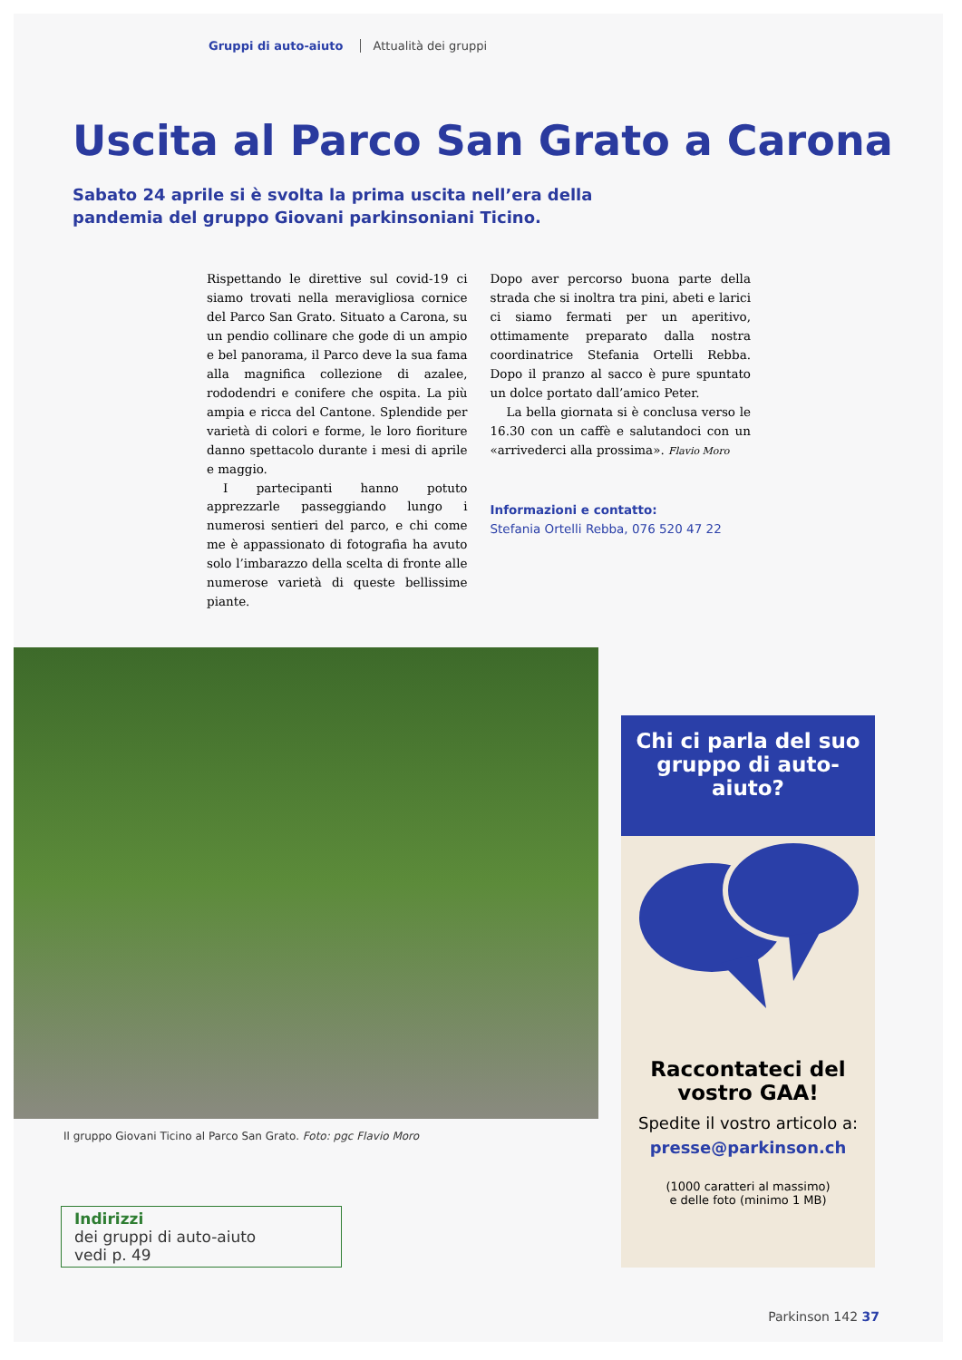Gruppi di auto-aiuto Attualità dei gruppi
Uscita al Parco San Grato a Carona
Sabato 24 aprile si è svolta la prima uscita nell’era della pandemia del gruppo Giovani parkinsoniani Ticino.
Rispettando le direttive sul covid-19 ci siamo trovati nella meravigliosa cornice del Parco San Grato. Situato a Carona, su un pendio collinare che gode di un ampio e bel panorama, il Parco deve la sua fama alla magnifica collezione di azalee, rododendri e conifere che ospita. La più ampia e ricca del Cantone. Splendide per varietà di colori e forme, le loro fioriture danno spettacolo durante i mesi di aprile e maggio.
I partecipanti hanno potuto apprezzarle passeggiando lungo i numerosi sentieri del parco, e chi come me è appassionato di fotografia ha avuto solo l’imbarazzo della scelta di fronte alle numerose varietà di queste bellissime piante.
Dopo aver percorso buona parte della strada che si inoltra tra pini, abeti e larici ci siamo fermati per un aperitivo, ottimamente preparato dalla nostra coordinatrice Stefania Ortelli Rebba. Dopo il pranzo al sacco è pure spuntato un dolce portato dall’amico Peter.
La bella giornata si è conclusa verso le 16.30 con un caffè e salutandoci con un «arrivederci alla prossima». Flavio Moro
Informazioni e contatto:
Stefania Ortelli Rebba, 076 520 47 22
Il gruppo Giovani Ticino al Parco San Grato. Foto: pgc Flavio Moro
Indirizzi
dei gruppi di auto-aiuto
vedi p. 49
Chi ci parla del suo gruppo di auto-aiuto?
Raccontateci del vostro GAA!
Spedite il vostro articolo a:
presse@parkinson.ch
(1000 caratteri al massimo)
e delle foto (minimo 1 MB)
Parkinson 142 37